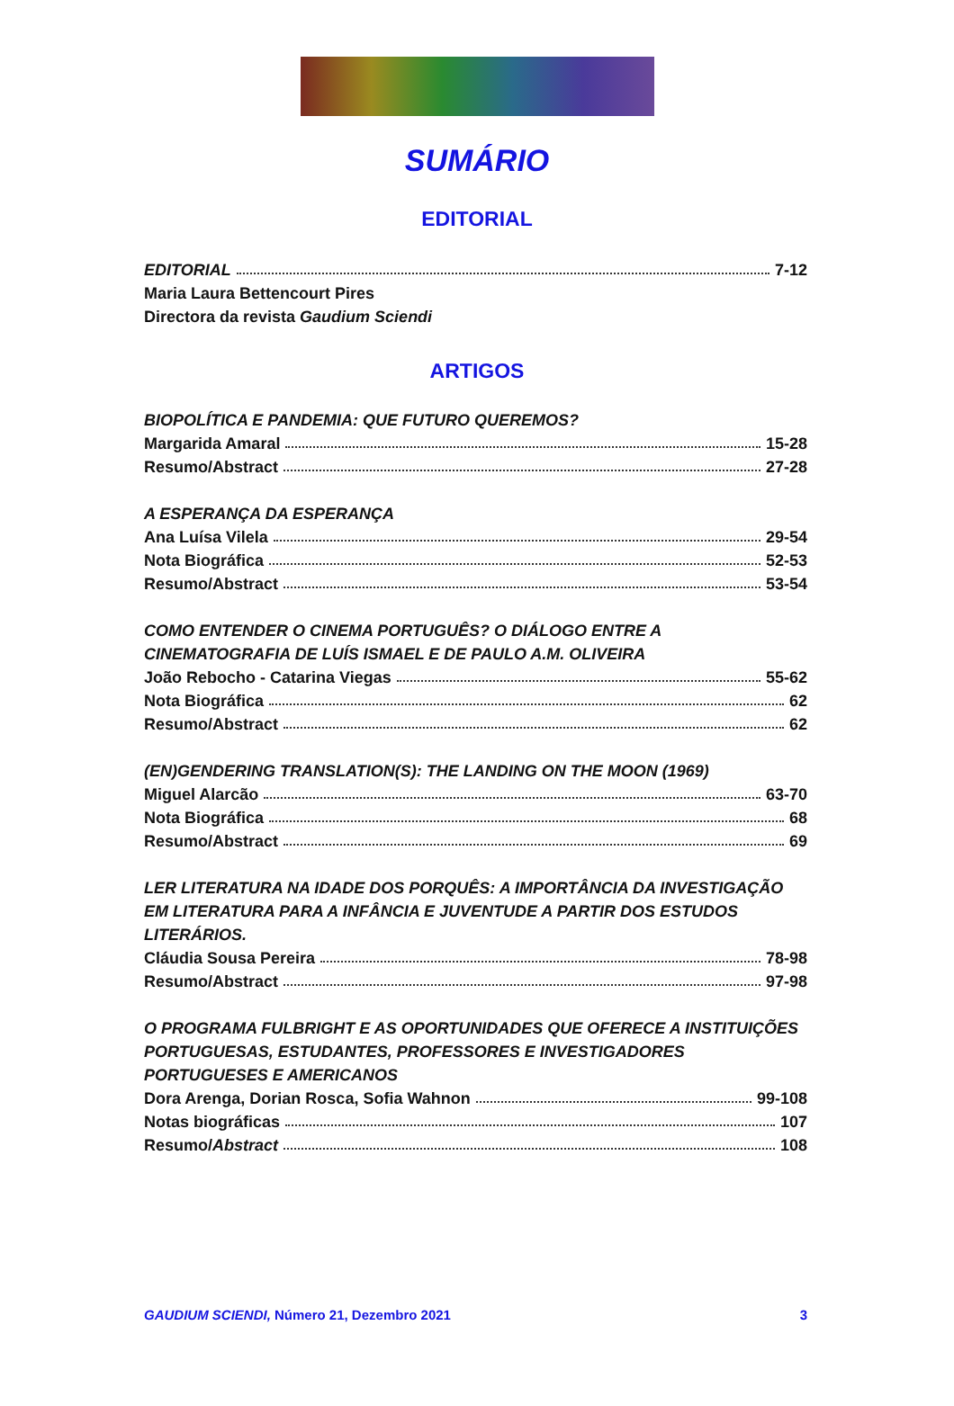SUMÁRIO
EDITORIAL
EDITORIAL 7-12
Maria Laura Bettencourt Pires
Directora da revista Gaudium Sciendi
ARTIGOS
BIOPOLÍTICA E PANDEMIA: QUE FUTURO QUEREMOS?
Margarida Amaral 15-28
Resumo/Abstract 27-28
A ESPERANÇA DA ESPERANÇA
Ana Luísa Vilela 29-54
Nota Biográfica 52-53
Resumo/Abstract 53-54
COMO ENTENDER O CINEMA PORTUGUÊS? O DIÁLOGO ENTRE A CINEMATOGRAFIA DE LUÍS ISMAEL E DE PAULO A.M. OLIVEIRA
João Rebocho - Catarina Viegas 55-62
Nota Biográfica 62
Resumo/Abstract 62
(EN)GENDERING TRANSLATION(S): THE LANDING ON THE MOON (1969)
Miguel Alarcão 63-70
Nota Biográfica 68
Resumo/Abstract 69
LER LITERATURA NA IDADE DOS PORQUÊS: A IMPORTÂNCIA DA INVESTIGAÇÃO EM LITERATURA PARA A INFÂNCIA E JUVENTUDE A PARTIR DOS ESTUDOS LITERÁRIOS.
Cláudia Sousa Pereira 78-98
Resumo/Abstract 97-98
O PROGRAMA FULBRIGHT E AS OPORTUNIDADES QUE OFERECE A INSTITUIÇÕES PORTUGUESAS, ESTUDANTES, PROFESSORES E INVESTIGADORES PORTUGUESES E AMERICANOS
Dora Arenga, Dorian Rosca, Sofia Wahnon 99-108
Notas biográficas 107
Resumo/Abstract 108
GAUDIUM SCIENDI, Número 21, Dezembro 2021 3